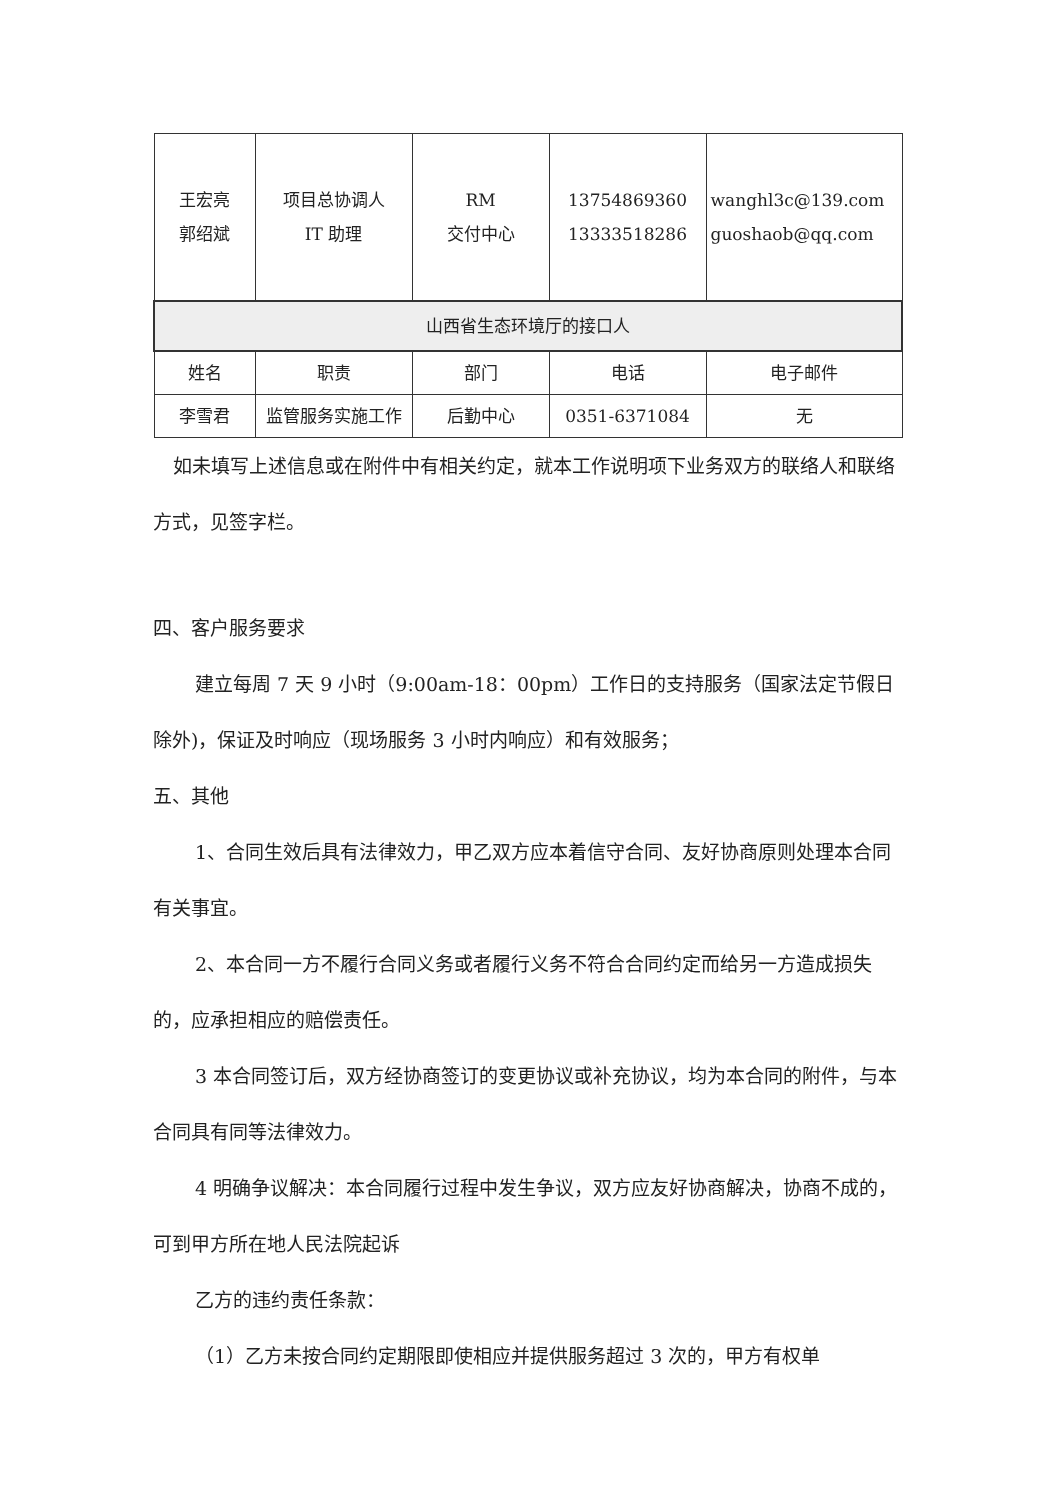| 王宏亮 郭绍斌 | 项目总协调人 IT 助理 | RM 交付中心 | 13754869360 13333518286 | wanghl3c@139.com guoshaob@qq.com |
| 山西省生态环境厅的接口人 | | | | |
| 姓名 | 职责 | 部门 | 电话 | 电子邮件 |
| 李雪君 | 监管服务实施工作 | 后勤中心 | 0351-6371084 | 无 |
如未填写上述信息或在附件中有相关约定，就本工作说明项下业务双方的联络人和联络方式，见签字栏。
四、客户服务要求
建立每周 7 天 9 小时（9:00am-18：00pm）工作日的支持服务（国家法定节假日除外)，保证及时响应（现场服务 3 小时内响应）和有效服务；
五、其他
1、合同生效后具有法律效力，甲乙双方应本着信守合同、友好协商原则处理本合同有关事宜。
2、本合同一方不履行合同义务或者履行义务不符合合同约定而给另一方造成损失的，应承担相应的赔偿责任。
3 本合同签订后，双方经协商签订的变更协议或补充协议，均为本合同的附件，与本合同具有同等法律效力。
4 明确争议解决：本合同履行过程中发生争议，双方应友好协商解决，协商不成的，可到甲方所在地人民法院起诉
乙方的违约责任条款：
（1）乙方未按合同约定期限即使相应并提供服务超过 3 次的，甲方有权单